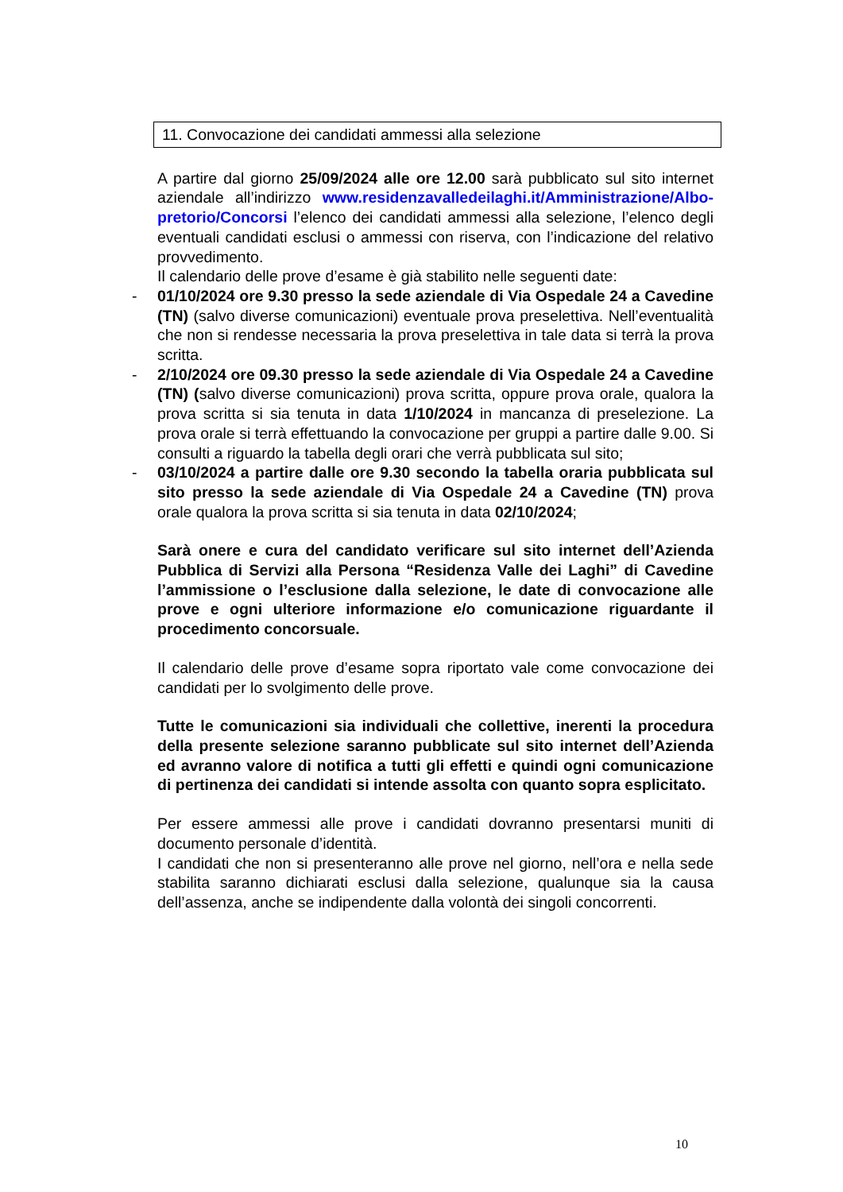11. Convocazione dei candidati ammessi alla selezione
A partire dal giorno 25/09/2024 alle ore 12.00 sarà pubblicato sul sito internet aziendale all’indirizzo www.residenzavalledeilaghi.it/Amministrazione/Albo-pretorio/Concorsi l’elenco dei candidati ammessi alla selezione, l’elenco degli eventuali candidati esclusi o ammessi con riserva, con l’indicazione del relativo provvedimento.
Il calendario delle prove d’esame è già stabilito nelle seguenti date:
- 01/10/2024 ore 9.30 presso la sede aziendale di Via Ospedale 24 a Cavedine (TN) (salvo diverse comunicazioni) eventuale prova preselettiva. Nell’eventualità che non si rendesse necessaria la prova preselettiva in tale data si terrà la prova scritta.
- 2/10/2024 ore 09.30 presso la sede aziendale di Via Ospedale 24 a Cavedine (TN) (salvo diverse comunicazioni) prova scritta, oppure prova orale, qualora la prova scritta si sia tenuta in data 1/10/2024 in mancanza di preselezione. La prova orale si terrà effettuando la convocazione per gruppi a partire dalle 9.00. Si consulti a riguardo la tabella degli orari che verrà pubblicata sul sito;
- 03/10/2024 a partire dalle ore 9.30 secondo la tabella oraria pubblicata sul sito presso la sede aziendale di Via Ospedale 24 a Cavedine (TN) prova orale qualora la prova scritta si sia tenuta in data 02/10/2024;
Sarà onere e cura del candidato verificare sul sito internet dell’Azienda Pubblica di Servizi alla Persona “Residenza Valle dei Laghi” di Cavedine l’ammissione o l’esclusione dalla selezione, le date di convocazione alle prove e ogni ulteriore informazione e/o comunicazione riguardante il procedimento concorsuale.
Il calendario delle prove d’esame sopra riportato vale come convocazione dei candidati per lo svolgimento delle prove.
Tutte le comunicazioni sia individuali che collettive, inerenti la procedura della presente selezione saranno pubblicate sul sito internet dell’Azienda ed avranno valore di notifica a tutti gli effetti e quindi ogni comunicazione di pertinenza dei candidati si intende assolta con quanto sopra esplicitato.
Per essere ammessi alle prove i candidati dovranno presentarsi muniti di documento personale d’identità.
I candidati che non si presenteranno alle prove nel giorno, nell’ora e nella sede stabilita saranno dichiarati esclusi dalla selezione, qualunque sia la causa dell’assenza, anche se indipendente dalla volontà dei singoli concorrenti.
10